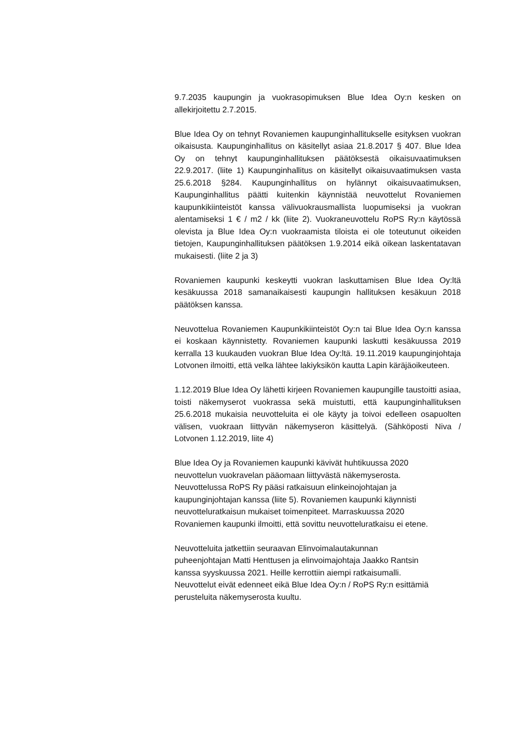9.7.2035 kaupungin ja vuokrasopimuksen Blue Idea Oy:n kesken on allekirjoitettu 2.7.2015.
Blue Idea Oy on tehnyt Rovaniemen kaupunginhallitukselle esityksen vuokran oikaisusta. Kaupunginhallitus on käsitellyt asiaa 21.8.2017 § 407. Blue Idea Oy on tehnyt kaupunginhallituksen päätöksestä oikaisuvaatimuksen 22.9.2017. (liite 1) Kaupunginhallitus on käsitellyt oikaisuvaatimuksen vasta 25.6.2018 §284. Kaupunginhallitus on hylännyt oikaisuvaatimuksen, Kaupunginhallitus päätti kuitenkin käynnistää neuvottelut Rovaniemen kaupunkikiinteistöt kanssa välivuokrausmallista luopumiseksi ja vuokran alentamiseksi 1 € / m2 / kk (liite 2). Vuokraneuvottelu RoPS Ry:n käytössä olevista ja Blue Idea Oy:n vuokraamista tiloista ei ole toteutunut oikeiden tietojen, Kaupunginhallituksen päätöksen 1.9.2014 eikä oikean laskentatavan mukaisesti. (liite 2 ja 3)
Rovaniemen kaupunki keskeytti vuokran laskuttamisen Blue Idea Oy:ltä kesäkuussa 2018 samanaikaisesti kaupungin hallituksen kesäkuun 2018 päätöksen kanssa.
Neuvottelua Rovaniemen Kaupunkikiinteistöt Oy:n tai Blue Idea Oy:n kanssa ei koskaan käynnistetty. Rovaniemen kaupunki laskutti kesäkuussa 2019 kerralla 13 kuukauden vuokran Blue Idea Oy:ltä. 19.11.2019 kaupunginjohtaja Lotvonen ilmoitti, että velka lähtee lakiyksikön kautta Lapin käräjäoikeuteen.
1.12.2019 Blue Idea Oy lähetti kirjeen Rovaniemen kaupungille taustoitti asiaa, toisti näkemyserot vuokrassa sekä muistutti, että kaupunginhallituksen 25.6.2018 mukaisia neuvotteluita ei ole käyty ja toivoi edelleen osapuolten välisen, vuokraan liittyvän näkemyseron käsittelyä. (Sähköposti Niva / Lotvonen 1.12.2019, liite 4)
Blue Idea Oy ja Rovaniemen kaupunki kävivät huhtikuussa 2020
neuvottelun vuokravelan pääomaan liittyvästä näkemyserosta.
Neuvottelussa RoPS Ry pääsi ratkaisuun elinkeinojohtajan ja
kaupunginjohtajan kanssa (liite 5). Rovaniemen kaupunki käynnisti
neuvotteluratkaisun mukaiset toimenpiteet. Marraskuussa 2020
Rovaniemen kaupunki ilmoitti, että sovittu neuvotteluratkaisu ei etene.
Neuvotteluita jatkettiin seuraavan Elinvoimalautakunnan
puheenjohtajan Matti Henttusen ja elinvoimajohtaja Jaakko Rantsin
kanssa syyskuussa 2021. Heille kerrottiin aiempi ratkaisumalli.
Neuvottelut eivät edenneet eikä Blue Idea Oy:n / RoPS Ry:n esittämiä
perusteluita näkemyserosta kuultu.